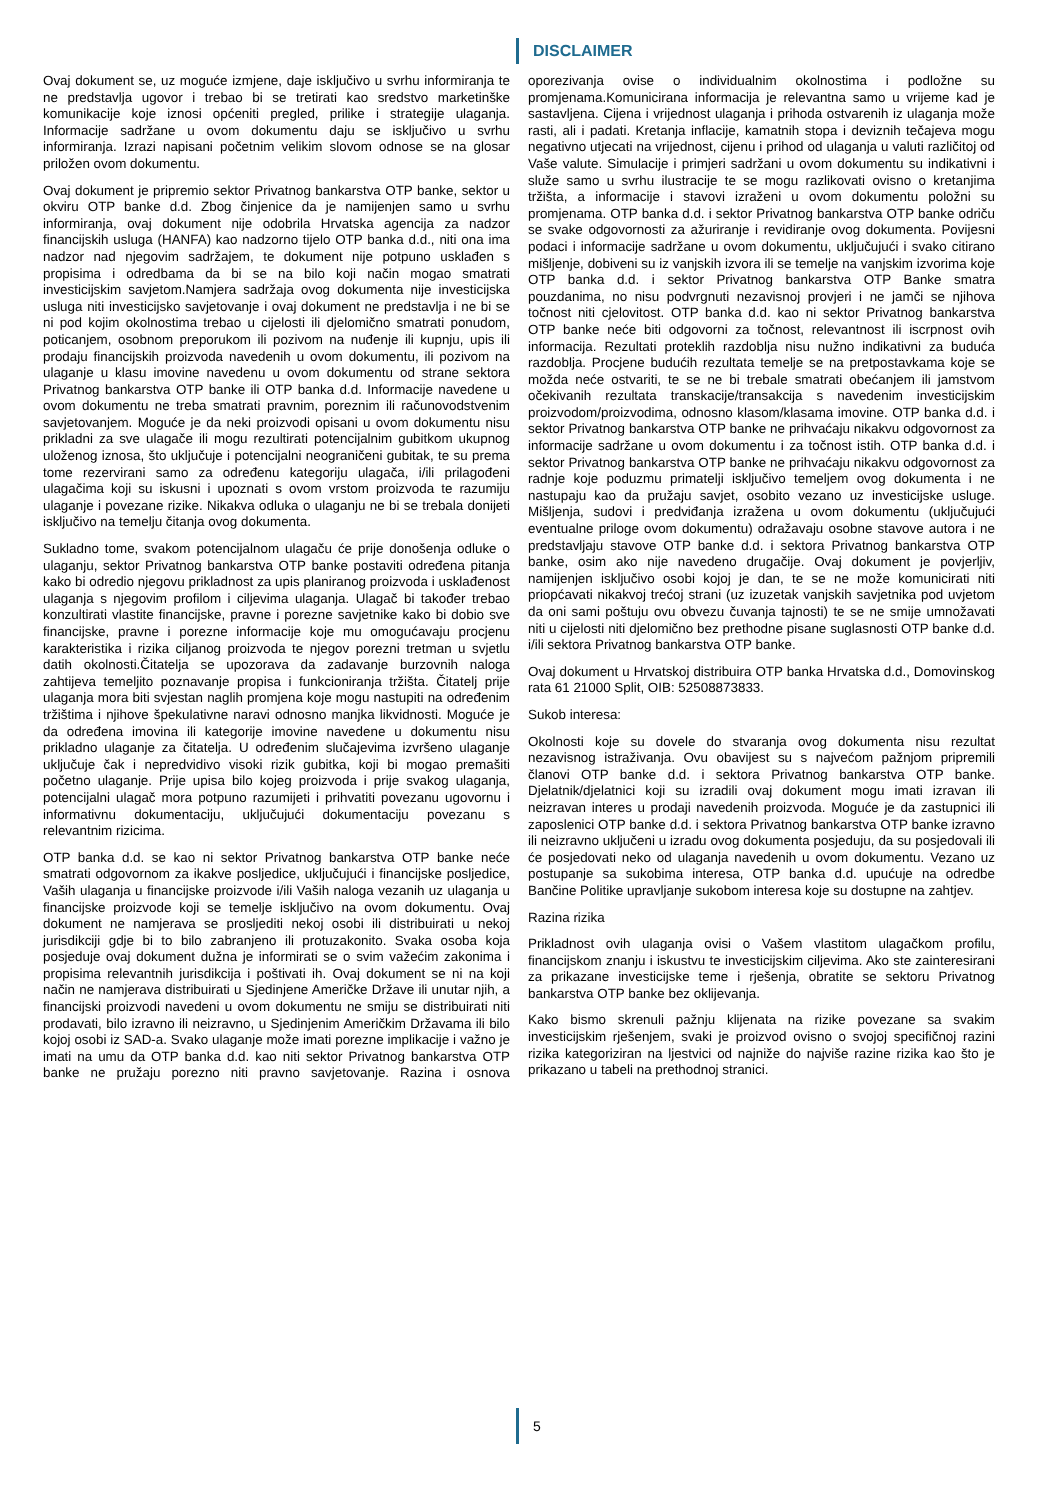DISCLAIMER
Ovaj dokument se, uz moguće izmjene, daje isključivo u svrhu informiranja te ne predstavlja ugovor i trebao bi se tretirati kao sredstvo marketinške komunikacije koje iznosi općeniti pregled, prilike i strategije ulaganja. Informacije sadržane u ovom dokumentu daju se isključivo u svrhu informiranja. Izrazi napisani početnim velikim slovom odnose se na glosar priložen ovom dokumentu.
Ovaj dokument je pripremio sektor Privatnog bankarstva OTP banke, sektor u okviru OTP banke d.d. Zbog činjenice da je namijenjen samo u svrhu informiranja, ovaj dokument nije odobrila Hrvatska agencija za nadzor financijskih usluga (HANFA) kao nadzorno tijelo OTP banka d.d., niti ona ima nadzor nad njegovim sadržajem, te dokument nije potpuno usklađen s propisima i odredbama da bi se na bilo koji način mogao smatrati investicijskim savjetom.Namjera sadržaja ovog dokumenta nije investicijska usluga niti investicijsko savjetovanje i ovaj dokument ne predstavlja i ne bi se ni pod kojim okolnostima trebao u cijelosti ili djelomično smatrati ponudom, poticanjem, osobnom preporukom ili pozivom na nuđenje ili kupnju, upis ili prodaju financijskih proizvoda navedenih u ovom dokumentu, ili pozivom na ulaganje u klasu imovine navedenu u ovom dokumentu od strane sektora Privatnog bankarstva OTP banke ili OTP banka d.d. Informacije navedene u ovom dokumentu ne treba smatrati pravnim, poreznim ili računovodstvenim savjetovanjem. Moguće je da neki proizvodi opisani u ovom dokumentu nisu prikladni za sve ulagače ili mogu rezultirati potencijalnim gubitkom ukupnog uloženog iznosa, što uključuje i potencijalni neograničeni gubitak, te su prema tome rezervirani samo za određenu kategoriju ulagača, i/ili prilagođeni ulagačima koji su iskusni i upoznati s ovom vrstom proizvoda te razumiju ulaganje i povezane rizike. Nikakva odluka o ulaganju ne bi se trebala donijeti isključivo na temelju čitanja ovog dokumenta.
Sukladno tome, svakom potencijalnom ulagaču će prije donošenja odluke o ulaganju, sektor Privatnog bankarstva OTP banke postaviti određena pitanja kako bi odredio njegovu prikladnost za upis planiranog proizvoda i usklađenost ulaganja s njegovim profilom i ciljevima ulaganja. Ulagač bi također trebao konzultirati vlastite financijske, pravne i porezne savjetnike kako bi dobio sve financijske, pravne i porezne informacije koje mu omogućavaju procjenu karakteristika i rizika ciljanog proizvoda te njegov porezni tretman u svjetlu datih okolnosti.Čitatelja se upozorava da zadavanje burzovnih naloga zahtijeva temeljito poznavanje propisa i funkcioniranja tržišta. Čitatelj prije ulaganja mora biti svjestan naglih promjena koje mogu nastupiti na određenim tržištima i njihove špekulativne naravi odnosno manjka likvidnosti. Moguće je da određena imovina ili kategorije imovine navedene u dokumentu nisu prikladno ulaganje za čitatelja. U određenim slučajevima izvršeno ulaganje uključuje čak i nepredvidivo visoki rizik gubitka, koji bi mogao premašiti početno ulaganje. Prije upisa bilo kojeg proizvoda i prije svakog ulaganja, potencijalni ulagač mora potpuno razumijeti i prihvatiti povezanu ugovornu i informativnu dokumentaciju, uključujući dokumentaciju povezanu s relevantnim rizicima.
OTP banka d.d. se kao ni sektor Privatnog bankarstva OTP banke neće smatrati odgovornom za ikakve posljedice, uključujući i financijske posljedice, Vaših ulaganja u financijske proizvode i/ili Vaših naloga vezanih uz ulaganja u financijske proizvode koji se temelje isključivo na ovom dokumentu. Ovaj dokument ne namjerava se prosljediti nekoj osobi ili distribuirati u nekoj jurisdikciji gdje bi to bilo zabranjeno ili protuzakonito. Svaka osoba koja posjeduje ovaj dokument dužna je informirati se o svim važećim zakonima i propisima relevantnih jurisdikcija i poštivati ih. Ovaj dokument se ni na koji način ne namjerava distribuirati u Sjedinjene Američke Države ili unutar njih, a financijski proizvodi navedeni u ovom dokumentu ne smiju se distribuirati niti prodavati, bilo izravno ili neizravno, u Sjedinjenim Američkim Državama ili bilo kojoj osobi iz SAD-a. Svako ulaganje može imati porezne implikacije i važno je imati na umu da OTP banka d.d. kao niti sektor Privatnog bankarstva OTP banke ne pružaju porezno niti pravno savjetovanje. Razina i osnova oporezivanja ovise o individualnim okolnostima i podložne su promjenama.Komunicirana informacija je relevantna samo u vrijeme kad je sastavljena. Cijena i vrijednost ulaganja i prihoda ostvarenih iz ulaganja može rasti, ali i padati. Kretanja inflacije, kamatnih stopa i deviznih tečajeva mogu negativno utjecati na vrijednost, cijenu i prihod od ulaganja u valuti različitoj od Vaše valute. Simulacije i primjeri sadržani u ovom dokumentu su indikativni i služe samo u svrhu ilustracije te se mogu razlikovati ovisno o kretanjima tržišta, a informacije i stavovi izraženi u ovom dokumentu položni su promjenama. OTP banka d.d. i sektor Privatnog bankarstva OTP banke odriču se svake odgovornosti za ažuriranje i revidiranje ovog dokumenta. Povijesni podaci i informacije sadržane u ovom dokumentu, uključujući i svako citirano mišljenje, dobiveni su iz vanjskih izvora ili se temelje na vanjskim izvorima koje OTP banka d.d. i sektor Privatnog bankarstva OTP Banke smatra pouzdanima, no nisu podvrgnuti nezavisnoj provjeri i ne jamči se njihova točnost niti cjelovitost. OTP banka d.d. kao ni sektor Privatnog bankarstva OTP banke neće biti odgovorni za točnost, relevantnost ili iscrpnost ovih informacija. Rezultati proteklih razdoblja nisu nužno indikativni za buduća razdoblja. Procjene budućih rezultata temelje se na pretpostavkama koje se možda neće ostvariti, te se ne bi trebale smatrati obećanjem ili jamstvom očekivanih rezultata transkacije/transakcija s navedenim investicijskim proizvodom/proizvodima, odnosno klasom/klasama imovine. OTP banka d.d. i sektor Privatnog bankarstva OTP banke ne prihvaćaju nikakvu odgovornost za informacije sadržane u ovom dokumentu i za točnost istih. OTP banka d.d. i sektor Privatnog bankarstva OTP banke ne prihvaćaju nikakvu odgovornost za radnje koje poduzmu primatelji isključivo temeljem ovog dokumenta i ne nastupaju kao da pružaju savjet, osobito vezano uz investicijske usluge. Mišljenja, sudovi i predviđanja izražena u ovom dokumentu (uključujući eventualne priloge ovom dokumentu) odražavaju osobne stavove autora i ne predstavljaju stavove OTP banke d.d. i sektora Privatnog bankarstva OTP banke, osim ako nije navedeno drugačije. Ovaj dokument je povjerljiv, namijenjen isključivo osobi kojoj je dan, te se ne može komunicirati niti priopćavati nikakvoj trećoj strani (uz izuzetak vanjskih savjetnika pod uvjetom da oni sami poštuju ovu obvezu čuvanja tajnosti) te se ne smije umnožavati niti u cijelosti niti djelomično bez prethodne pisane suglasnosti OTP banke d.d. i/ili sektora Privatnog bankarstva OTP banke.
Ovaj dokument u Hrvatskoj distribuira OTP banka Hrvatska d.d., Domovinskog rata 61 21000 Split, OIB: 52508873833.
Sukob interesa:
Okolnosti koje su dovele do stvaranja ovog dokumenta nisu rezultat nezavisnog istraživanja. Ovu obavijest su s najvećom pažnjom pripremili članovi OTP banke d.d. i sektora Privatnog bankarstva OTP banke. Djelatnik/djelatnici koji su izradili ovaj dokument mogu imati izravan ili neizravan interes u prodaji navedenih proizvoda. Moguće je da zastupnici ili zaposlenici OTP banke d.d. i sektora Privatnog bankarstva OTP banke izravno ili neizravno uključeni u izradu ovog dokumenta posjeduju, da su posjedovali ili će posjedovati neko od ulaganja navedenih u ovom dokumentu. Vezano uz postupanje sa sukobima interesa, OTP banka d.d. upućuje na odredbe Bančine Politike upravljanje sukobom interesa koje su dostupne na zahtjev.
Razina rizika
Prikladnost ovih ulaganja ovisi o Vašem vlastitom ulagačkom profilu, financijskom znanju i iskustvu te investicijskim ciljevima. Ako ste zainteresirani za prikazane investicijske teme i rješenja, obratite se sektoru Privatnog bankarstva OTP banke bez oklijevanja.
Kako bismo skrenuli pažnju klijenata na rizike povezane sa svakim investicijskim rješenjem, svaki je proizvod ovisno o svojoj specifičnoj razini rizika kategoriziran na ljestvici od najniže do najviše razine rizika kao što je prikazano u tabeli na prethodnoj stranici.
5